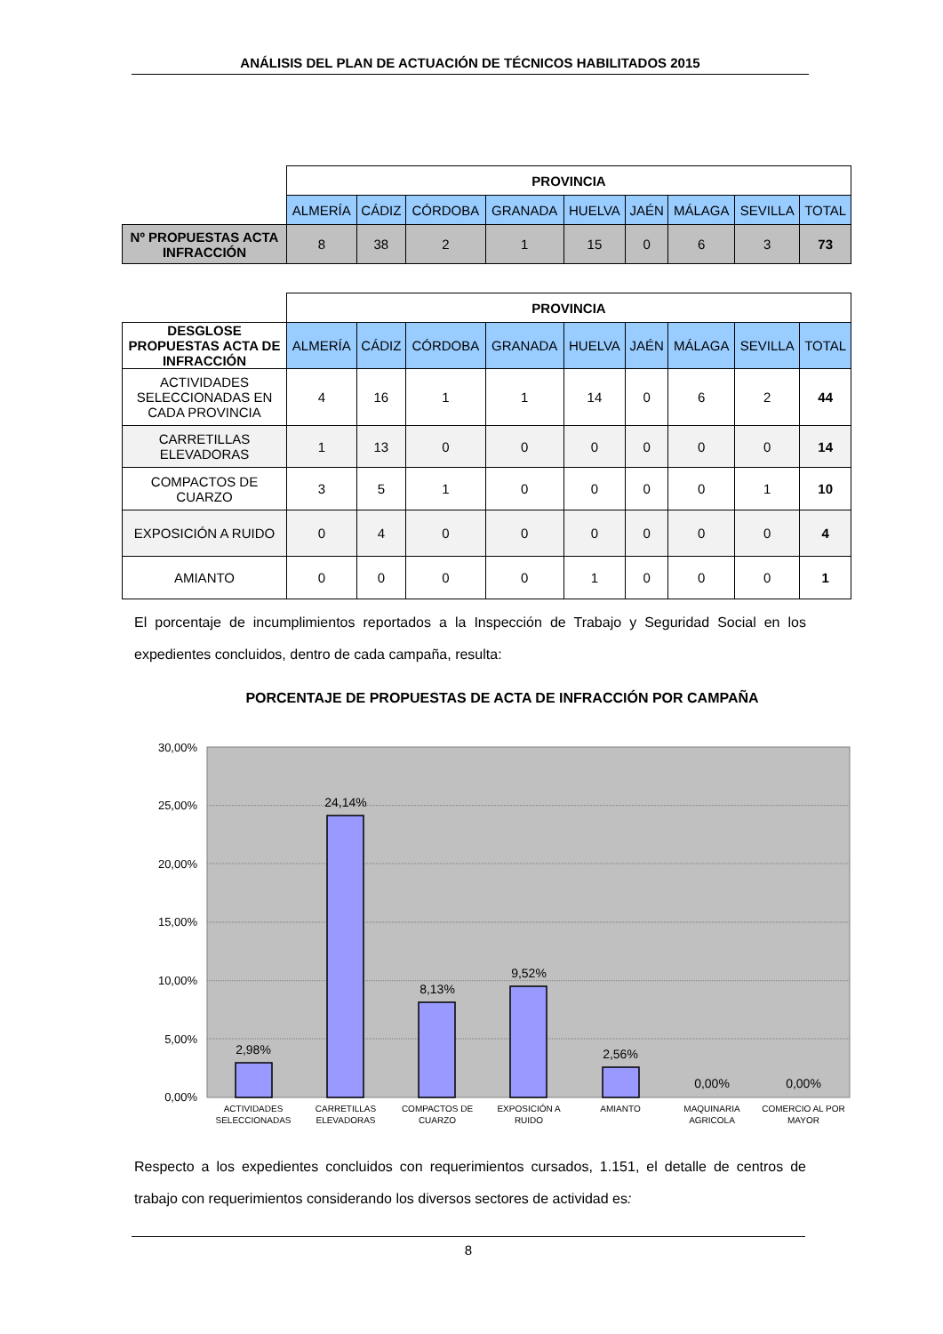ANÁLISIS DEL PLAN DE ACTUACIÓN DE TÉCNICOS HABILITADOS 2015
| | PROVINCIA | | | | | | | | |
| | ALMERÍA | CÁDIZ | CÓRDOBA | GRANADA | HUELVA | JAÉN | MÁLAGA | SEVILLA | TOTAL |
| Nº PROPUESTAS ACTA INFRACCIÓN | 8 | 38 | 2 | 1 | 15 | 0 | 6 | 3 | 73 |
| | PROVINCIA | | | | | | | | |
| DESGLOSE PROPUESTAS ACTA DE INFRACCIÓN | ALMERÍA | CÁDIZ | CÓRDOBA | GRANADA | HUELVA | JAÉN | MÁLAGA | SEVILLA | TOTAL |
| ACTIVIDADES SELECCIONADAS EN CADA PROVINCIA | 4 | 16 | 1 | 1 | 14 | 0 | 6 | 2 | 44 |
| CARRETILLAS ELEVADORAS | 1 | 13 | 0 | 0 | 0 | 0 | 0 | 0 | 14 |
| COMPACTOS DE CUARZO | 3 | 5 | 1 | 0 | 0 | 0 | 0 | 1 | 10 |
| EXPOSICIÓN A RUIDO | 0 | 4 | 0 | 0 | 0 | 0 | 0 | 0 | 4 |
| AMIANTO | 0 | 0 | 0 | 0 | 1 | 0 | 0 | 0 | 1 |
El porcentaje de incumplimientos reportados a la Inspección de Trabajo y Seguridad Social en los expedientes concluidos, dentro de cada campaña, resulta:
PORCENTAJE DE PROPUESTAS DE ACTA DE INFRACCIÓN POR CAMPAÑA
30,00%
25,00%
20,00%
15,00%
10,00%
5,00%
0,00%
2,98%
24,14%
8,13%
9,52%
2,56%
0,00%
0,00%
ACTIVIDADES
SELECCIONADAS
CARRETILLAS
ELEVADORAS
COMPACTOS DE
CUARZO
EXPOSICIÓN A
RUIDO
AMIANTO
MAQUINARIA
AGRICOLA
COMERCIO AL POR
MAYOR
Respecto a los expedientes concluidos con requerimientos cursados, 1.151, el detalle de centros de trabajo con requerimientos considerando los diversos sectores de actividad es:
8